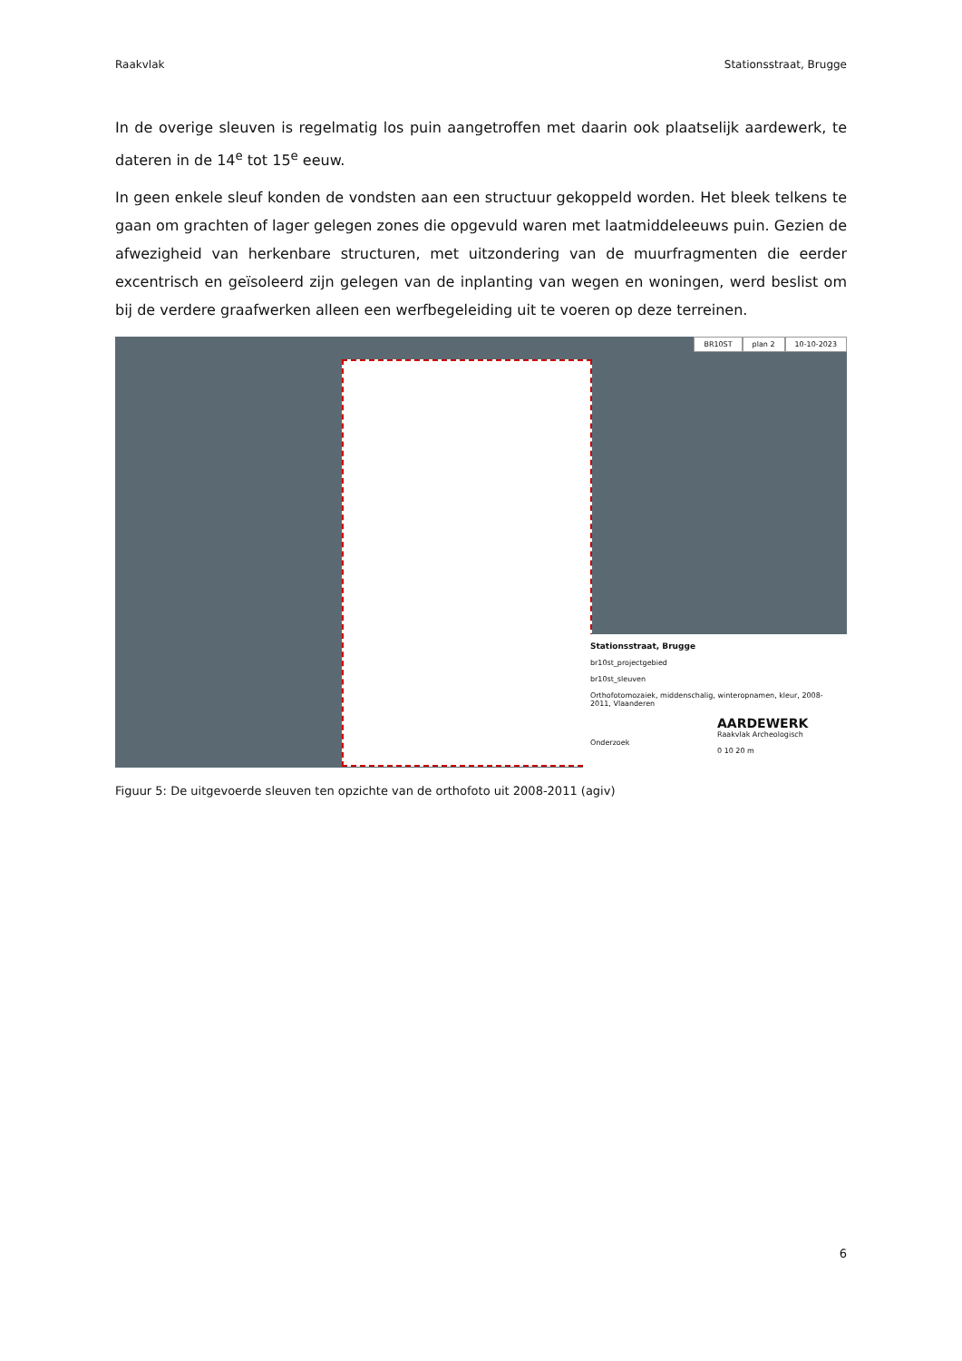Raakvlak Stationsstraat, Brugge
In de overige sleuven is regelmatig los puin aangetroffen met daarin ook plaatselijk aardewerk, te dateren in de 14<sup>e</sup> tot 15<sup>e</sup> eeuw.
In geen enkele sleuf konden de vondsten aan een structuur gekoppeld worden. Het bleek telkens te gaan om grachten of lager gelegen zones die opgevuld waren met laatmiddeleeuws puin. Gezien de afwezigheid van herkenbare structuren, met uitzondering van de muurfragmenten die eerder excentrisch en geïsoleerd zijn gelegen van de inplanting van wegen en woningen, werd beslist om bij de verdere graafwerken alleen een werfbegeleiding uit te voeren op deze terreinen.
BR10ST plan 2 10-10-2023
Stationsstraat, Brugge
br10st_projectgebied
br10st_sleuven
Orthofotomozaiek, middenschalig, winteropnamen, kleur, 2008-2011, Vlaanderen
AARDEWERK
Raakvlak Archeologisch Onderzoek
0 10 20 m
Figuur 5: De uitgevoerde sleuven ten opzichte van de orthofoto uit 2008-2011 (agiv)
6